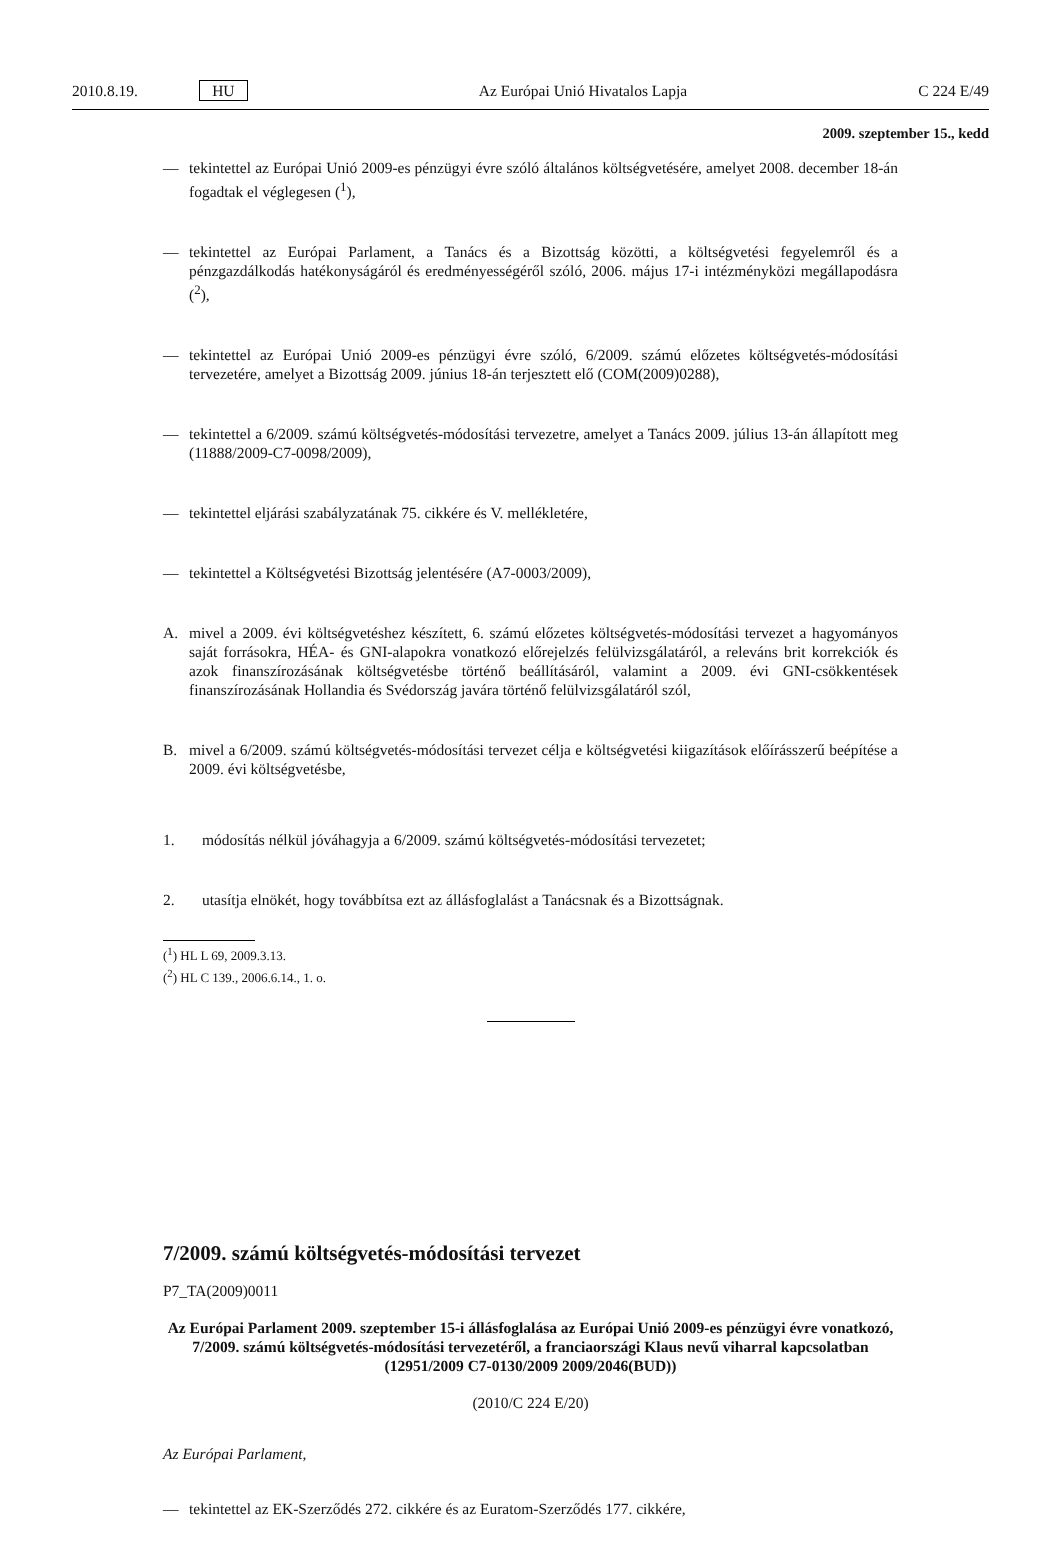2010.8.19. HU Az Európai Unió Hivatalos Lapja C 224 E/49
2009. szeptember 15., kedd
— tekintettel az Európai Unió 2009-es pénzügyi évre szóló általános költségvetésére, amelyet 2008. december 18-án fogadtak el véglegesen (<sup>1</sup>),
— tekintettel az Európai Parlament, a Tanács és a Bizottság közötti, a költségvetési fegyelemről és a pénzgazdálkodás hatékonyságáról és eredményességéről szóló, 2006. május 17-i intézményközi megál­lapodásra (<sup>2</sup>),
— tekintettel az Európai Unió 2009-es pénzügyi évre szóló, 6/2009. számú előzetes költségvetés-módosí­tási tervezetére, amelyet a Bizottság 2009. június 18-án terjesztett elő (COM(2009)0288),
— tekintettel a 6/2009. számú költségvetés-módosítási tervezetre, amelyet a Tanács 2009. július 13-án állapított meg (11888/2009-C7-0098/2009),
— tekintettel eljárási szabályzatának 75. cikkére és V. mellékletére,
— tekintettel a Költségvetési Bizottság jelentésére (A7-0003/2009),
A. mivel a 2009. évi költségvetéshez készített, 6. számú előzetes költségvetés-módosítási tervezet a hagyo­mányos saját forrásokra, HÉA- és GNI-alapokra vonatkozó előrejelzés felülvizsgálatáról, a releváns brit korrekciók és azok finanszírozásának költségvetésbe történő beállításáról, valamint a 2009. évi GNI-csökkentések finanszírozásának Hollandia és Svédország javára történő felülvizsgálatáról szól,
B. mivel a 6/2009. számú költségvetés-módosítási tervezet célja e költségvetési kiigazítások előírásszerű beépítése a 2009. évi költségvetésbe,
1. módosítás nélkül jóváhagyja a 6/2009. számú költségvetés-módosítási tervezetet;
2. utasítja elnökét, hogy továbbítsa ezt az állásfoglalást a Tanácsnak és a Bizottságnak.
(<sup>1</sup>) HL L 69, 2009.3.13.
(<sup>2</sup>) HL C 139., 2006.6.14., 1. o.
7/2009. számú költségvetés-módosítási tervezet
P7_TA(2009)0011
Az Európai Parlament 2009. szeptember 15-i állásfoglalása az Európai Unió 2009-es pénzügyi évre vonatkozó, 7/2009. számú költségvetés-módosítási tervezetéről, a franciaországi Klaus nevű viharral kapcsolatban (12951/2009 C7-0130/2009 2009/2046(BUD))
(2010/C 224 E/20)
Az Európai Parlament,
— tekintettel az EK-Szerződés 272. cikkére és az Euratom-Szerződés 177. cikkére,